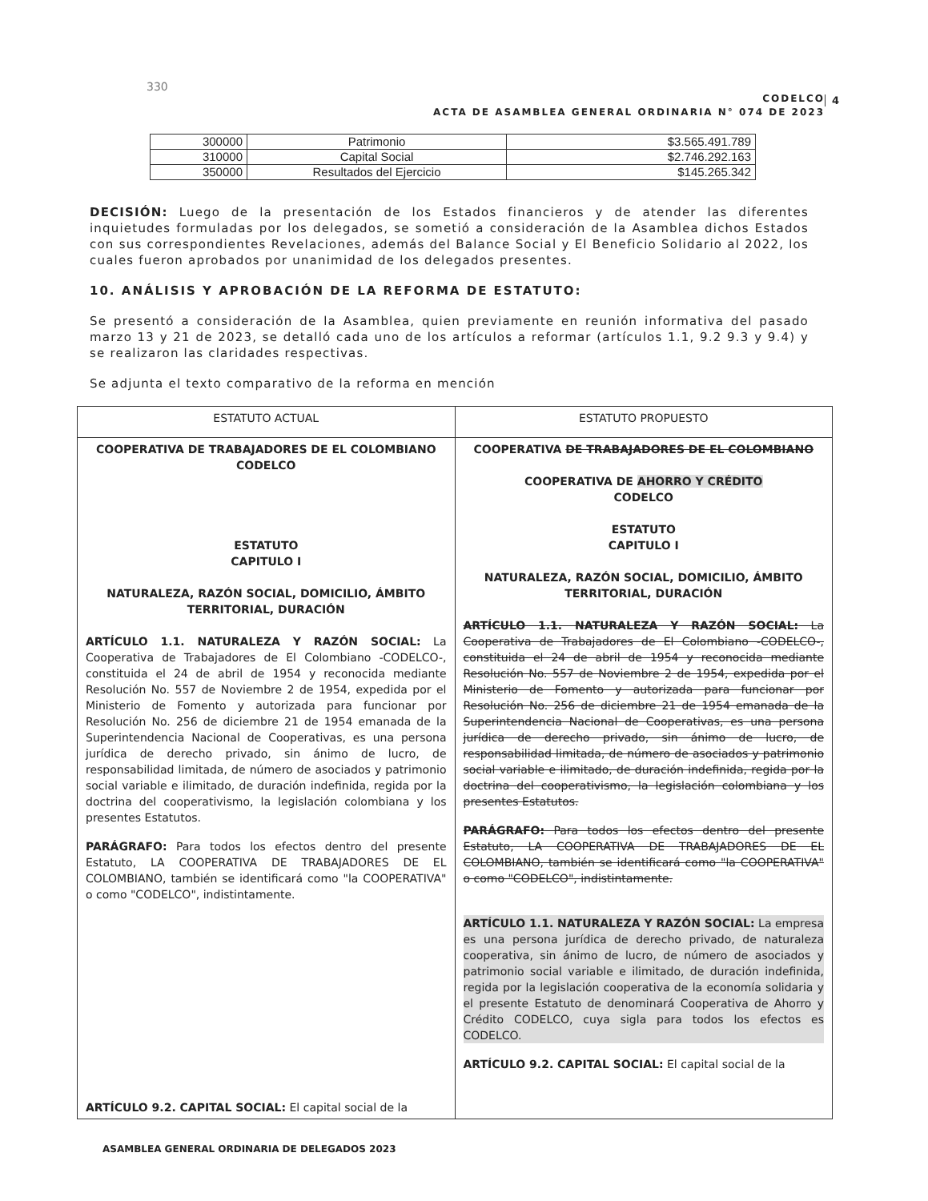330
CODELCO
ACTA DE ASAMBLEA GENERAL ORDINARIA N° 074 DE 2023
4
| 300000 | Patrimonio | $3.565.491.789 |
| 310000 | Capital Social | $2.746.292.163 |
| 350000 | Resultados del Ejercicio | $145.265.342 |
DECISIÓN: Luego de la presentación de los Estados financieros y de atender las diferentes inquietudes formuladas por los delegados, se sometió a consideración de la Asamblea dichos Estados con sus correspondientes Revelaciones, además del Balance Social y El Beneficio Solidario al 2022, los cuales fueron aprobados por unanimidad de los delegados presentes.
10. ANÁLISIS Y APROBACIÓN DE LA REFORMA DE ESTATUTO:
Se presentó a consideración de la Asamblea, quien previamente en reunión informativa del pasado marzo 13 y 21 de 2023, se detalló cada uno de los artículos a reformar (artículos 1.1, 9.2 9.3 y 9.4) y se realizaron las claridades respectivas.
Se adjunta el texto comparativo de la reforma en mención
| ESTATUTO ACTUAL | ESTATUTO PROPUESTO |
| --- | --- |
| COOPERATIVA DE TRABAJADORES DE EL COLOMBIANO CODELCO ESTATUTO CAPITULO I NATURALEZA, RAZÓN SOCIAL, DOMICILIO, ÁMBITO TERRITORIAL, DURACIÓN ARTÍCULO 1.1. NATURALEZA Y RAZÓN SOCIAL: La Cooperativa de Trabajadores de El Colombiano -CODELCO-, constituida el 24 de abril de 1954 y reconocida mediante Resolución No. 557 de Noviembre 2 de 1954, expedida por el Ministerio de Fomento y autorizada para funcionar por Resolución No. 256 de diciembre 21 de 1954 emanada de la Superintendencia Nacional de Cooperativas, es una persona jurídica de derecho privado, sin ánimo de lucro, de responsabilidad limitada, de número de asociados y patrimonio social variable e ilimitado, de duración indefinida, regida por la doctrina del cooperativismo, la legislación colombiana y los presentes Estatutos. PARÁGRAFO: Para todos los efectos dentro del presente Estatuto, LA COOPERATIVA DE TRABAJADORES DE EL COLOMBIANO, también se identificará como "la COOPERATIVA" o como "CODELCO", indistintamente. ARTÍCULO 9.2. CAPITAL SOCIAL: El capital social de la | COOPERATIVA DE TRABAJADORES DE EL COLOMBIANO COOPERATIVA DE AHORRO Y CRÉDITO CODELCO ESTATUTO CAPITULO I NATURALEZA, RAZÓN SOCIAL, DOMICILIO, ÁMBITO TERRITORIAL, DURACIÓN ARTÍCULO 1.1. NATURALEZA Y RAZÓN SOCIAL: La Cooperativa de Trabajadores de El Colombiano -CODELCO-, constituida el 24 de abril de 1954 y reconocida mediante Resolución No. 557 de Noviembre 2 de 1954, expedida por el Ministerio de Fomento y autorizada para funcionar por Resolución No. 256 de diciembre 21 de 1954 emanada de la Superintendencia Nacional de Cooperativas, es una persona jurídica de derecho privado, sin ánimo de lucro, de responsabilidad limitada, de número de asociados y patrimonio social variable e ilimitado, de duración indefinida, regida por la doctrina del cooperativismo, la legislación colombiana y los presentes Estatutos. PARÁGRAFO: Para todos los efectos dentro del presente Estatuto, LA COOPERATIVA DE TRABAJADORES DE EL COLOMBIANO, también se identificará como "la COOPERATIVA" o como "CODELCO", indistintamente. ARTÍCULO 1.1. NATURALEZA Y RAZÓN SOCIAL: La empresa es una persona jurídica de derecho privado, de naturaleza cooperativa, sin ánimo de lucro, de número de asociados y patrimonio social variable e ilimitado, de duración indefinida, regida por la legislación cooperativa de la economía solidaria y el presente Estatuto de denominará Cooperativa de Ahorro y Crédito CODELCO, cuya sigla para todos los efectos es CODELCO. ARTÍCULO 9.2. CAPITAL SOCIAL: El capital social de la |
ASAMBLEA GENERAL ORDINARIA DE DELEGADOS 2023